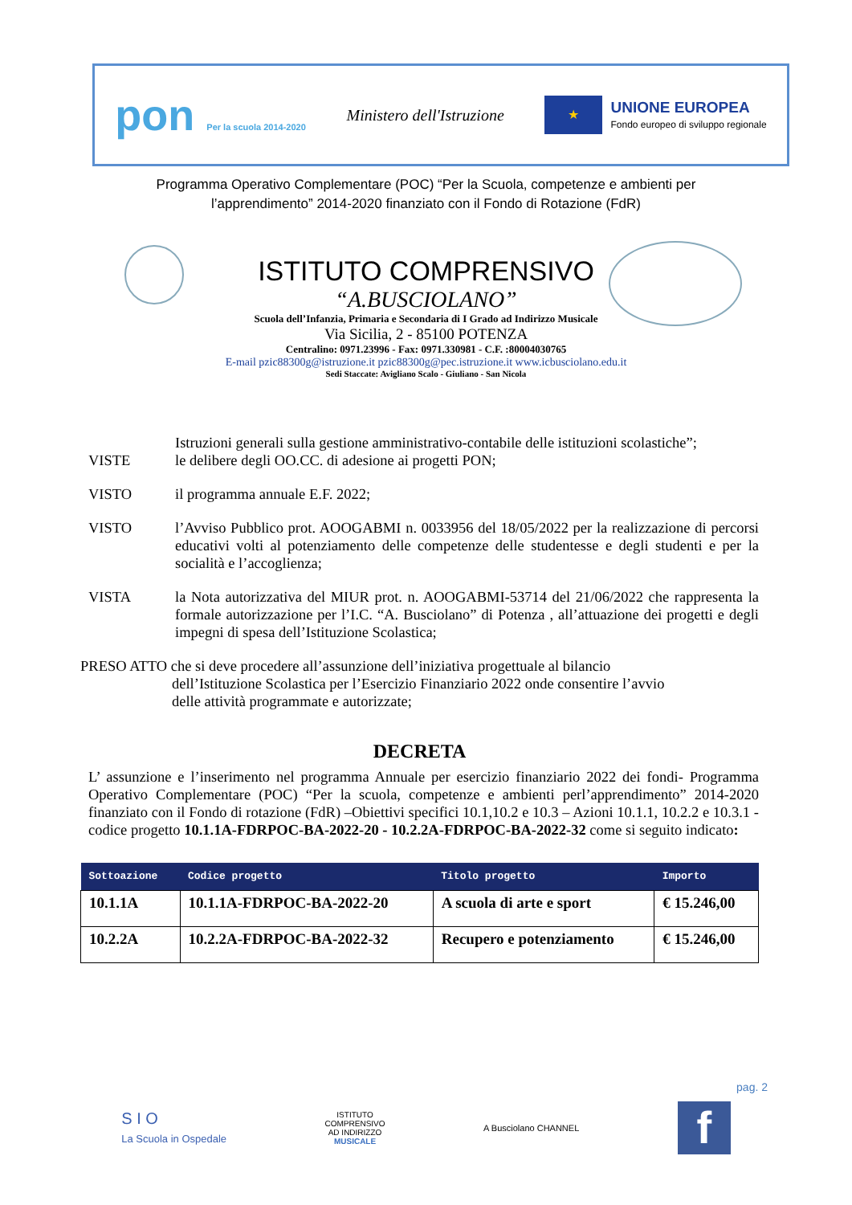pon Per la scuola 2014-2020
Ministero dell'Istruzione
★
UNIONE EUROPEA
Fondo europeo di sviluppo regionale
Programma Operativo Complementare (POC) “Per la Scuola, competenze e ambienti per
l’apprendimento” 2014-2020 finanziato con il Fondo di Rotazione (FdR)
ISTITUTO COMPRENSIVO
“A.BUSCIOLANO”
Scuola dell’Infanzia, Primaria e Secondaria di I Grado ad Indirizzo Musicale
Via Sicilia, 2 - 85100 POTENZA
Centralino: 0971.23996 - Fax: 0971.330981 - C.F. :80004030765
E-mail pzic88300g@istruzione.it pzic88300g@pec.istruzione.it www.icbusciolano.edu.it
Sedi Staccate: Avigliano Scalo - Giuliano - San Nicola
Istruzioni generali sulla gestione amministrativo-contabile delle istituzioni scolastiche”;
VISTE le delibere degli OO.CC. di adesione ai progetti PON;
VISTO il programma annuale E.F. 2022;
VISTO l’Avviso Pubblico prot. AOOGABMI n. 0033956 del 18/05/2022 per la realizzazione di percorsi educativi volti al potenziamento delle competenze delle studentesse e degli studenti e per la socialità e l’accoglienza;
VISTA la Nota autorizzativa del MIUR prot. n. AOOGABMI-53714 del 21/06/2022 che rappresenta la formale autorizzazione per l’I.C. “A. Busciolano” di Potenza , all’attuazione dei progetti e degli impegni di spesa dell’Istituzione Scolastica;
PRESO ATTO che si deve procedere all’assunzione dell’iniziativa progettuale al bilancio
dell’Istituzione Scolastica per l’Esercizio Finanziario 2022 onde consentire l’avvio
delle attività programmate e autorizzate;
DECRETA
L’ assunzione e l’inserimento nel programma Annuale per esercizio finanziario 2022 dei fondi- Programma Operativo Complementare (POC) “Per la scuola, competenze e ambienti perl’apprendimento” 2014-2020 finanziato con il Fondo di rotazione (FdR) –Obiettivi specifici 10.1,10.2 e 10.3 – Azioni 10.1.1, 10.2.2 e 10.3.1 - codice progetto 10.1.1A-FDRPOC-BA-2022-20 - 10.2.2A-FDRPOC-BA-2022-32 come si seguito indicato:
| Sottoazione | Codice progetto | Titolo progetto | Importo |
| --- | --- | --- | --- |
| 10.1.1A | 10.1.1A-FDRPOC-BA-2022-20 | A scuola di arte e sport | € 15.246,00 |
| 10.2.2A | 10.2.2A-FDRPOC-BA-2022-32 | Recupero e potenziamento | € 15.246,00 |
pag. 2
S I O
La Scuola in Ospedale
ISTITUTO
COMPRENSIVO
AD INDIRIZZO
MUSICALE
A Busciolano CHANNEL
f